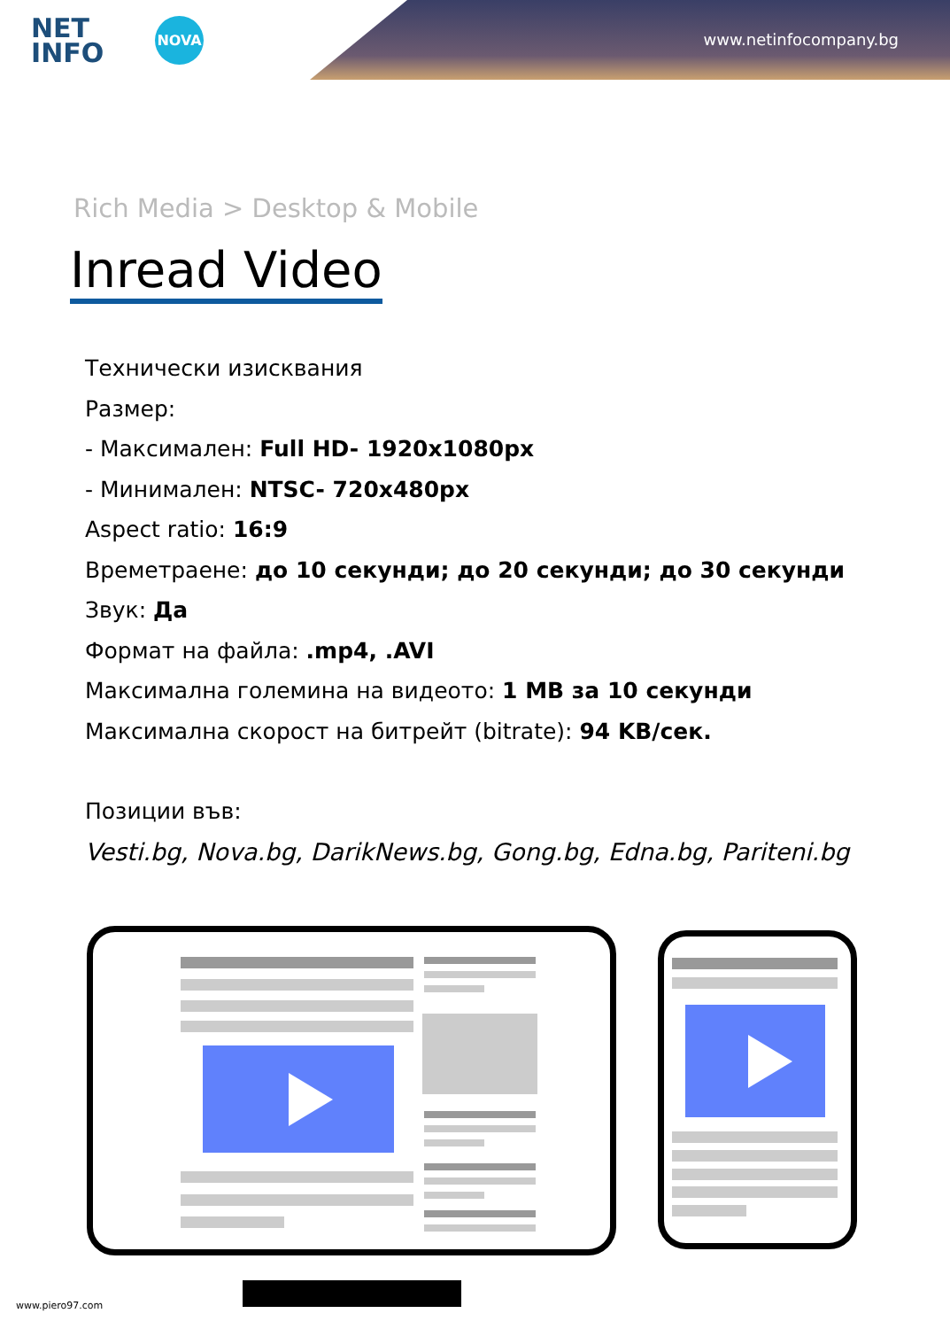NET
INFO
NOVA
www.netinfocompany.bg
Rich Media > Desktop & Mobile
Inread Video
Технически изисквания
Размер:
- Максимален: Full HD- 1920x1080px
- Минимален: NTSC- 720x480px
Aspect ratio: 16:9
Времетраене: до 10 секунди; до 20 секунди; до 30 секунди
Звук: Да
Формат на файла: .mp4, .AVI
Максимална големина на видеото: 1 MB за 10 секунди
Максимална скорост на битрейт (bitrate): 94 KB/сек.
Позиции във:
Vesti.bg, Nova.bg, DarikNews.bg, Gong.bg, Edna.bg, Pariteni.bg
www.piero97.com